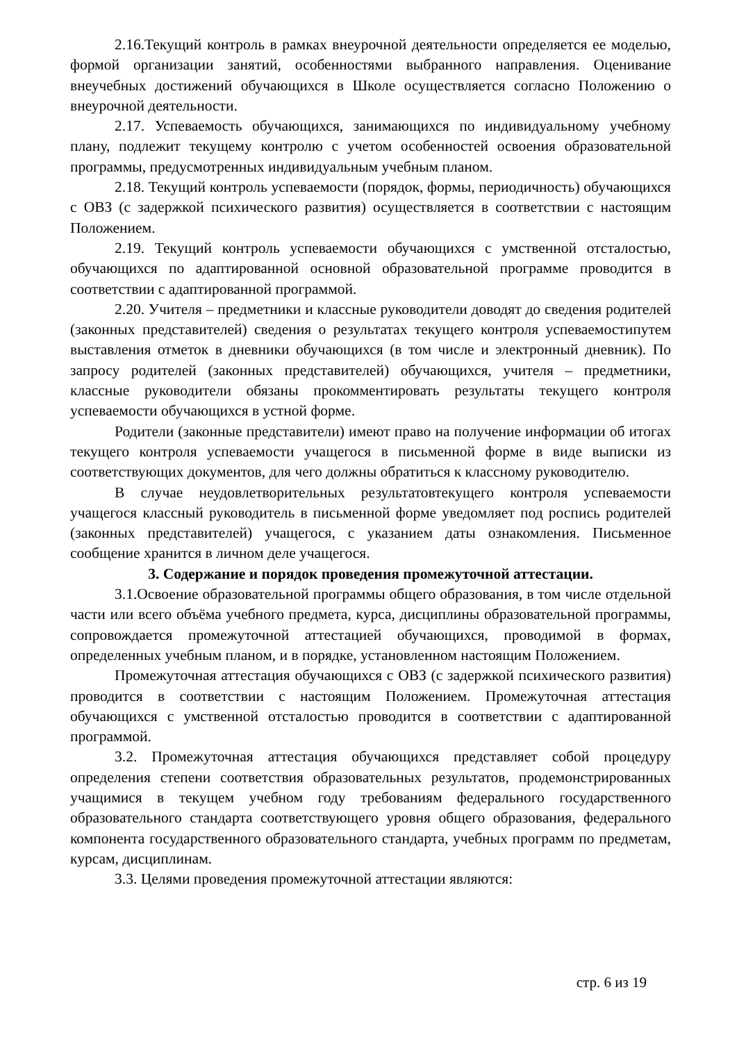2.16.Текущий контроль в рамках внеурочной деятельности определяется ее моделью, формой организации занятий, особенностями выбранного направления. Оценивание внеучебных достижений обучающихся в Школе осуществляется согласно Положению о внеурочной деятельности.
2.17. Успеваемость обучающихся, занимающихся по индивидуальному учебному плану, подлежит текущему контролю с учетом особенностей освоения образовательной программы, предусмотренных индивидуальным учебным планом.
2.18. Текущий контроль успеваемости (порядок, формы, периодичность) обучающихся с ОВЗ (с задержкой психического развития) осуществляется в соответствии с настоящим Положением.
2.19. Текущий контроль успеваемости обучающихся с умственной отсталостью, обучающихся по адаптированной основной образовательной программе проводится в соответствии с адаптированной программой.
2.20. Учителя – предметники и классные руководители доводят до сведения родителей (законных представителей) сведения о результатах текущего контроля успеваемостипутем выставления отметок в дневники обучающихся (в том числе и электронный дневник). По запросу родителей (законных представителей) обучающихся, учителя – предметники, классные руководители обязаны прокомментировать результаты текущего контроля успеваемости обучающихся в устной форме.
Родители (законные представители) имеют право на получение информации об итогах текущего контроля успеваемости учащегося в письменной форме в виде выписки из соответствующих документов, для чего должны обратиться к классному руководителю.
В случае неудовлетворительных результатовтекущего контроля успеваемости учащегося классный руководитель в письменной форме уведомляет под роспись родителей (законных представителей) учащегося, с указанием даты ознакомления. Письменное сообщение хранится в личном деле учащегося.
3. Содержание и порядок проведения промежуточной аттестации.
3.1.Освоение образовательной программы общего образования, в том числе отдельной части или всего объёма учебного предмета, курса, дисциплины образовательной программы, сопровождается промежуточной аттестацией обучающихся, проводимой в формах, определенных учебным планом, и в порядке, установленном настоящим Положением.
Промежуточная аттестация обучающихся с ОВЗ (с задержкой психического развития) проводится в соответствии с настоящим Положением. Промежуточная аттестация обучающихся с умственной отсталостью проводится в соответствии с адаптированной программой.
3.2. Промежуточная аттестация обучающихся представляет собой процедуру определения степени соответствия образовательных результатов, продемонстрированных учащимися в текущем учебном году требованиям федерального государственного образовательного стандарта соответствующего уровня общего образования, федерального компонента государственного образовательного стандарта, учебных программ по предметам, курсам, дисциплинам.
3.3. Целями проведения промежуточной аттестации являются:
стр. 6 из 19